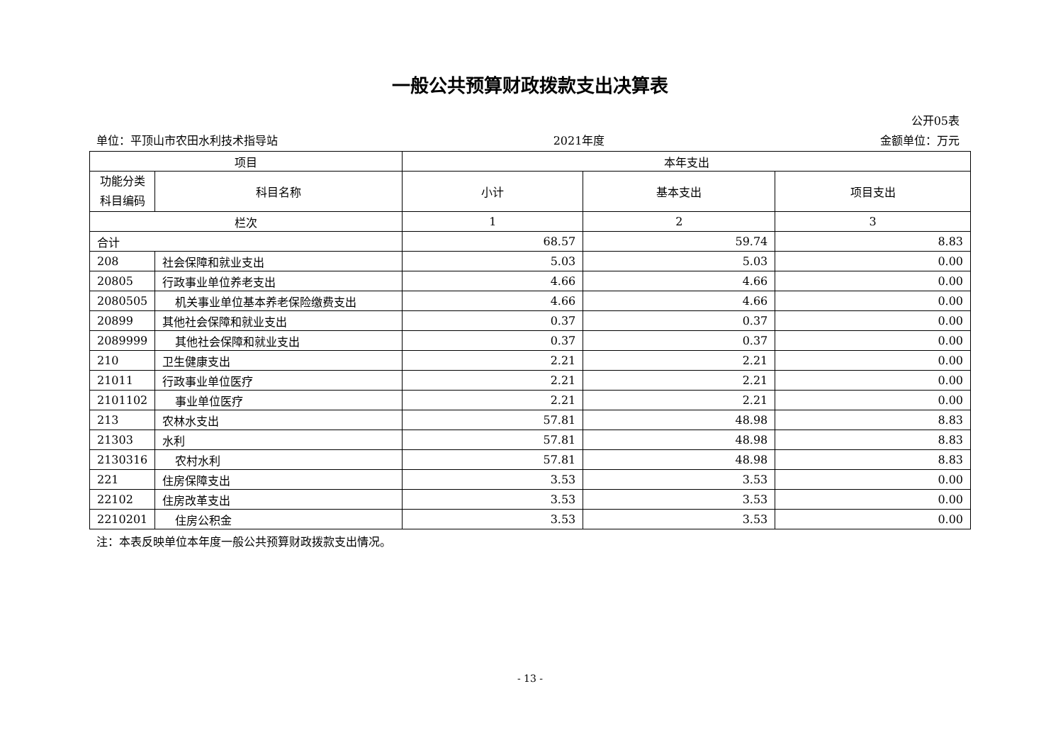一般公共预算财政拨款支出决算表
公开05表
单位：平顶山市农田水利技术指导站 2021年度 金额单位：万元
| 项目 | | 本年支出 | | |
| --- | --- | --- | --- | --- |
| 功能分类科目编码 | 科目名称 | 小计 | 基本支出 | 项目支出 |
| 栏次 | | 1 | 2 | 3 |
| 合计 | | 68.57 | 59.74 | 8.83 |
| 208 | 社会保障和就业支出 | 5.03 | 5.03 | 0.00 |
| 20805 | 行政事业单位养老支出 | 4.66 | 4.66 | 0.00 |
| 2080505 | 机关事业单位基本养老保险缴费支出 | 4.66 | 4.66 | 0.00 |
| 20899 | 其他社会保障和就业支出 | 0.37 | 0.37 | 0.00 |
| 2089999 | 其他社会保障和就业支出 | 0.37 | 0.37 | 0.00 |
| 210 | 卫生健康支出 | 2.21 | 2.21 | 0.00 |
| 21011 | 行政事业单位医疗 | 2.21 | 2.21 | 0.00 |
| 2101102 | 事业单位医疗 | 2.21 | 2.21 | 0.00 |
| 213 | 农林水支出 | 57.81 | 48.98 | 8.83 |
| 21303 | 水利 | 57.81 | 48.98 | 8.83 |
| 2130316 | 农村水利 | 57.81 | 48.98 | 8.83 |
| 221 | 住房保障支出 | 3.53 | 3.53 | 0.00 |
| 22102 | 住房改革支出 | 3.53 | 3.53 | 0.00 |
| 2210201 | 住房公积金 | 3.53 | 3.53 | 0.00 |
注：本表反映单位本年度一般公共预算财政拨款支出情况。
- 13 -